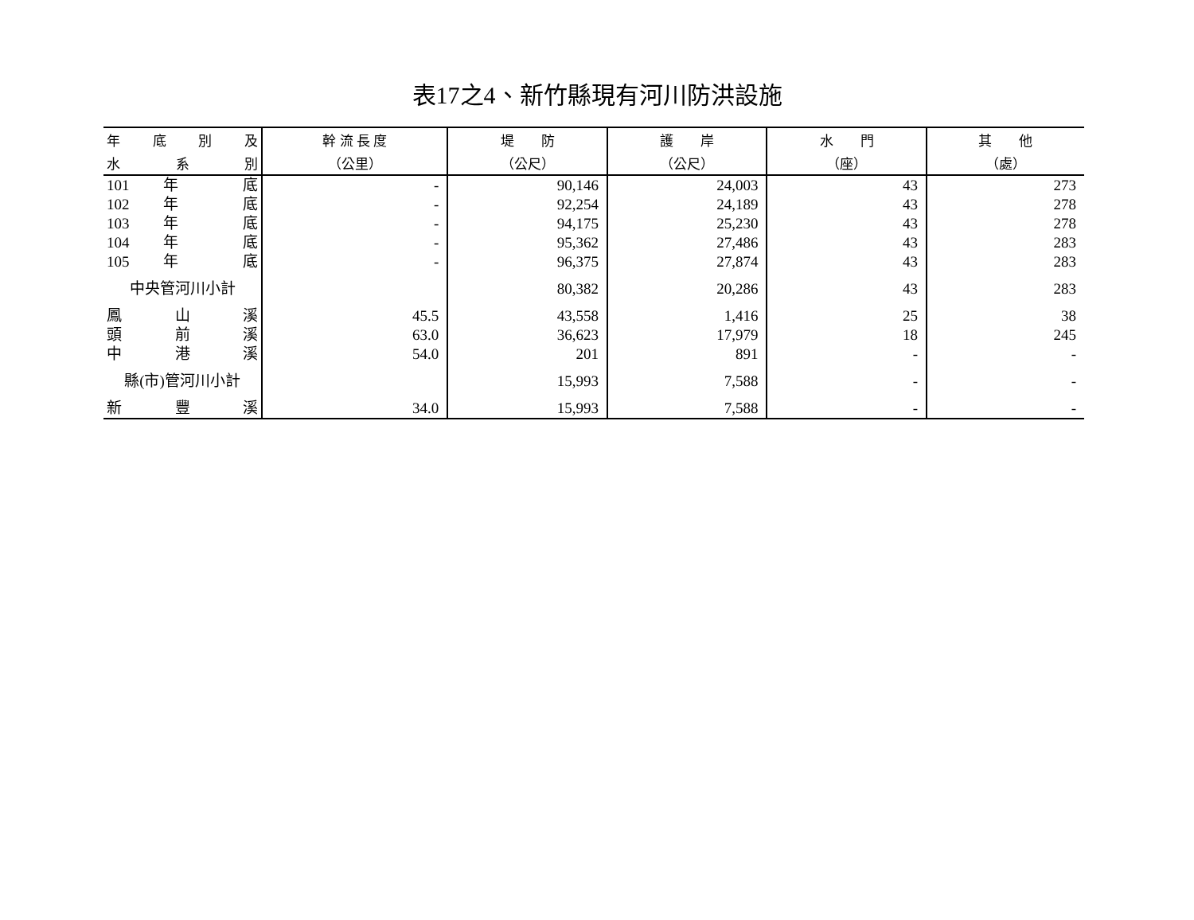表17之4、新竹縣現有河川防洪設施
| 年 底 別 及 | 幹 流 長 度 | 堤 防 | 護 岸 | 水 門 | 其 他 |
| --- | --- | --- | --- | --- | --- |
| 水 系 別 | （公里） | （公尺） | （公尺） | （座） | （處） |
| 101 年 底 | - | 90,146 | 24,003 | 43 | 273 |
| 102 年 底 | - | 92,254 | 24,189 | 43 | 278 |
| 103 年 底 | - | 94,175 | 25,230 | 43 | 278 |
| 104 年 底 | - | 95,362 | 27,486 | 43 | 283 |
| 105 年 底 | - | 96,375 | 27,874 | 43 | 283 |
| 中央管河川小計 | | 80,382 | 20,286 | 43 | 283 |
| 鳳 山 溪 | 45.5 | 43,558 | 1,416 | 25 | 38 |
| 頭 前 溪 | 63.0 | 36,623 | 17,979 | 18 | 245 |
| 中 港 溪 | 54.0 | 201 | 891 | - | - |
| 縣(市)管河川小計 | | 15,993 | 7,588 | - | - |
| 新 豐 溪 | 34.0 | 15,993 | 7,588 | - | - |